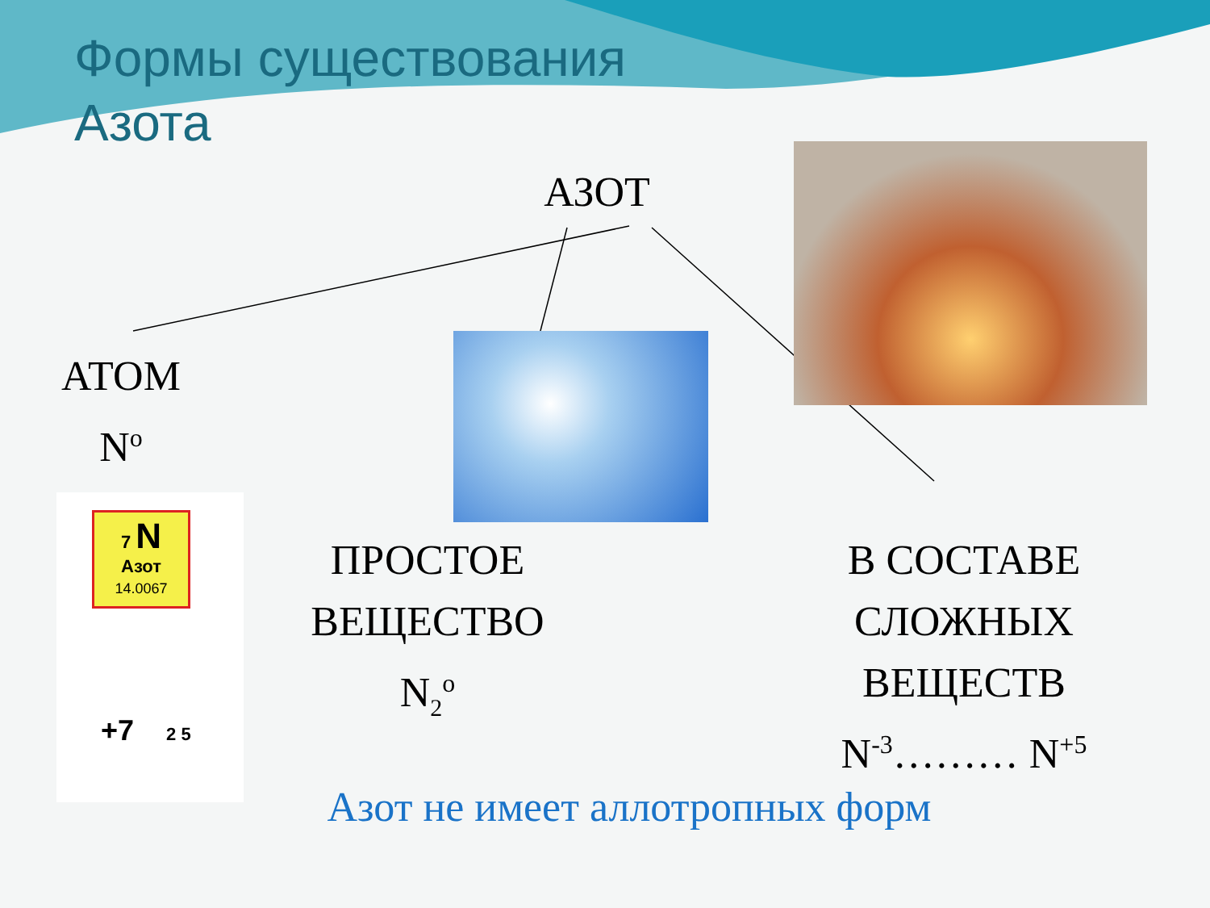Формы существования
Азота
7 N
Азот
14.0067
+7 2 5
АЗОТ
АТОМ
N<sup>o</sup>
ПРОСТОЕ
ВЕЩЕСТВО
N<sub>2</sub><sup>o</sup>
В СОСТАВЕ
СЛОЖНЫХ
ВЕЩЕСТВ
N<sup>-3</sup>……… N<sup>+5</sup>
Азот не имеет аллотропных форм